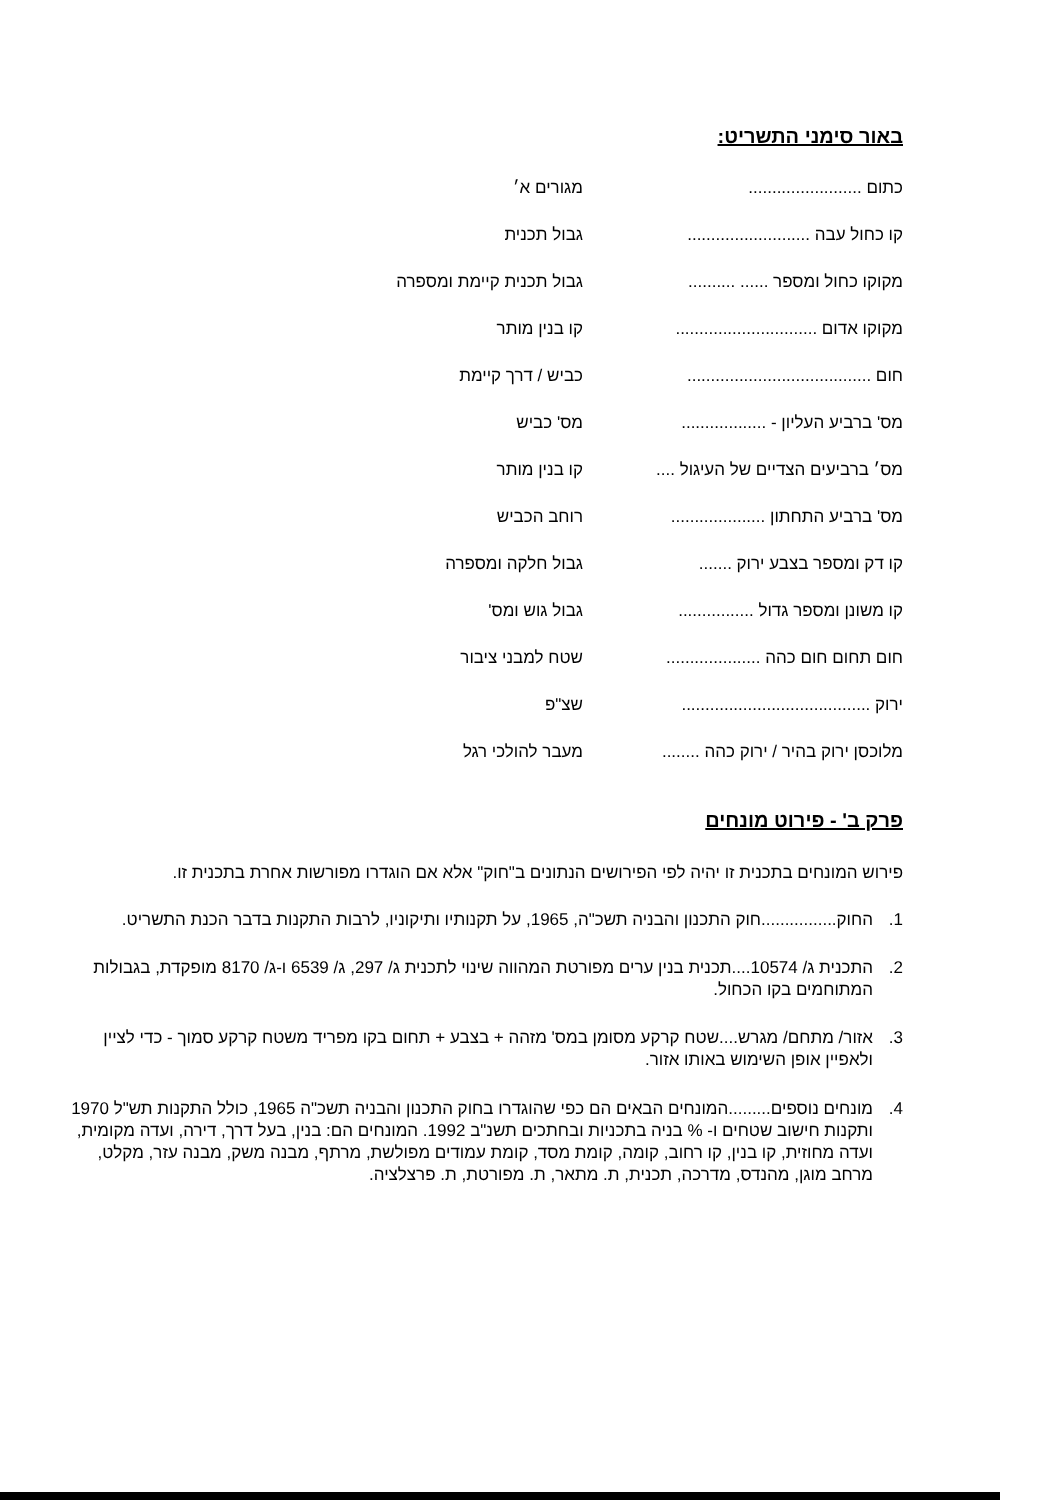באור סימני התשריט:
| כתום ........................ | מגורים א׳ |
| קו כחול עבה .......................... | גבול תכנית |
| מקוקו כחול ומספר ...... .......... | גבול תכנית קיימת ומספרה |
| מקוקו אדום .............................. | קו בנין מותר |
| חום ....................................... | כביש / דרך קיימת |
| מס' ברביע העליון - .................. | מס' כביש |
| מס׳ ברביעים הצדיים של העיגול .... | קו בנין מותר |
| מס' ברביע התחתון .................... | רוחב הכביש |
| קו דק ומספר בצבע ירוק ....... | גבול חלקה ומספרה |
| קו משונן ומספר גדול ................ | גבול גוש ומס' |
| חום תחום חום כהה .................... | שטח למבני ציבור |
| ירוק ........................................ | שצ"פ |
| מלוכסן ירוק בהיר / ירוק כהה ........ | מעבר להולכי רגל |
פרק ב' - פירוט מונחים
פירוש המונחים בתכנית זו יהיה לפי הפירושים הנתונים ב"חוק" אלא אם הוגדרו מפורשות אחרת בתכנית זו.
1. החוק................חוק התכנון והבניה תשכ"ה, 1965, על תקנותיו ותיקוניו, לרבות התקנות בדבר הכנת התשריט.
2. התכנית ג/ 10574....תכנית בנין ערים מפורטת המהווה שינוי לתכנית ג/ 297, ג/ 6539 ו-ג/ 8170 מופקדת, בגבולות המתוחמים בקו הכחול.
3. אזור/ מתחם/ מגרש....שטח קרקע מסומן במס' מזהה + בצבע + תחום בקו מפריד משטח קרקע סמוך - כדי לציין ולאפיין אופן השימוש באותו אזור.
4. מונחים נוספים.........המונחים הבאים הם כפי שהוגדרו בחוק התכנון והבניה תשכ"ה 1965, כולל התקנות תש"ל 1970 ותקנות חישוב שטחים ו- % בניה בתכניות ובחתכים תשנ"ב 1992. המונחים הם: בנין, בעל דרך, דירה, ועדה מקומית, ועדה מחוזית, קו בנין, קו רחוב, קומה, קומת מסד, קומת עמודים מפולשת, מרתף, מבנה משק, מבנה עזר, מקלט, מרחב מוגן, מהנדס, מדרכה, תכנית, ת. מתאר, ת. מפורטת, ת. פרצלציה.